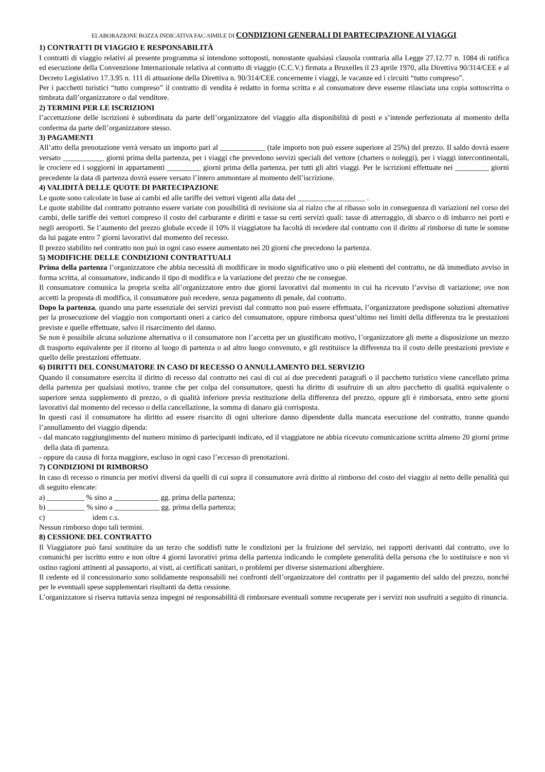ELABORAZIONE BOZZA INDICATIVA FAC-SIMILE DI CONDIZIONI GENERALI DI PARTECIPAZIONE AI VIAGGI
1) CONTRATTI DI VIAGGIO E RESPONSABILITÀ
I contratti di viaggio relativi al presente programma si intendono sottoposti, nonostante qualsiasi clausola contraria alla Legge 27.12.77 n. 1084 di ratifica ed esecuzione della Convenzione Internazionale relativa al contratto di viaggio (C.C.V.) firmata a Bruxelles il 23 aprile 1970, alla Direttiva 90/314/CEE e al Decreto Legislativo 17.3.95 n. 111 di attuazione della Direttiva n. 90/314/CEE concernente i viaggi, le vacanze ed i circuiti “tutto compreso”.
Per i pacchetti turistici “tutto compreso” il contratto di vendita è redatto in forma scritta e al consumatore deve esserne rilasciata una copia sottoscritta o timbrata dall’organizzatore o dal venditore.
2) TERMINI PER LE ISCRIZIONI
l’accettazione delle iscrizioni è subordinata da parte dell’organizzatore del viaggio alla disponibilità di posti e s’intende perfezionata al momento della conferma da parte dell’organizzatore stesso.
3) PAGAMENTI
All’atto della prenotazione verrà versato un importo pari al ____________ (tale importo non può essere superiore al 25%) del prezzo. Il saldo dovrà essere versato ___________ giorni prima della partenza, per i viaggi che prevedono servizi speciali del vettore (charters o noleggi), per i viaggi intercontinentali, le crociere ed i soggiorni in appartamenti _________ giorni prima della partenza, per tutti gli altri viaggi. Per le iscrizioni effettuate nei _________ giorni precedente la data di partenza dovrà essere versato l’intero ammontare al momento dell’iscrizione.
4) VALIDITÀ DELLE QUOTE DI PARTECIPAZIONE
Le quote sono calcolate in base ai cambi ed alle tariffe dei vettori vigenti alla data del __________________ .
Le quote stabilite dal contratto potranno essere variate con possibilità di revisione sia al rialzo che al ribasso solo in conseguenza di variazioni nel corso dei cambi, delle tariffe dei vettori compreso il costo del carburante e diritti e tasse su certi servizi quali: tasse di atterraggio, di sbarco o di imbarco nei porti e negli aeroporti. Se l’aumento del prezzo globale eccede il 10% il viaggiatore ha facoltà di recedere dal contratto con il diritto al rimborso di tutte le somme da lui pagate entro 7 giorni lavorativi dal momento del recesso.
Il prezzo stabilito nel contratto non può in ogni caso essere aumentato nei 20 giorni che precedono la partenza.
5) MODIFICHE DELLE CONDIZIONI CONTRATTUALI
Prima della partenza l’organizzatore che abbia necessità di modificare in modo significativo uno o più elementi del contratto, ne dà immediato avviso in forma scritta, al consumatore, indicando il tipo di modifica e la variazione del prezzo che ne consegue.
Il consumatore comunica la propria scelta all’organizzatore entro due giorni lavorativi dal momento in cui ha ricevuto l’avviso di variazione; ove non accetti la proposta di modifica, il consumatore può recedere, senza pagamento di penale, dal contratto.
Dopo la partenza, quando una parte essenziale dei servizi previsti dal contratto non può essere effettuata, l’organizzatore predispone soluzioni alternative per la prosecuzione del viaggio non comportanti oneri a carico del consumatore, oppure rimborsa quest’ultimo nei limiti della differenza tra le prestazioni previste e quelle effettuate, salvo il risarcimento del danno.
Se non è possibile alcuna soluzione alternativa o il consumatore non l’accetta per un giustificato motivo, l’organizzatore gli mette a disposizione un mezzo di trasporto equivalente per il ritorno al luogo di partenza o ad altro luogo convenuto, e gli restituisce la differenza tra il costo delle prestazioni previste e quello delle prestazioni effettuate.
6) DIRITTI DEL CONSUMATORE IN CASO DI RECESSO O ANNULLAMENTO DEL SERVIZIO
Quando il consumatore esercita il diritto di recesso dal contratto nei casi di cui ai due precedenti paragrafi o il pacchetto turistico viene cancellato prima della partenza per qualsiasi motivo, tranne che per colpa del consumatore, questi ha diritto di usufruire di un altro pacchetto di qualità equivalente o superiore senza supplemento di prezzo, o di qualità inferiore previa restituzione della differenza del prezzo, oppure gli è rimborsata, entro sette giorni lavorativi dal momento del recesso o della cancellazione, la somma di danaro già corrisposta.
In questi casi il consumatore ha diritto ad essere risarcito di ogni ulteriore danno dipendente dalla mancata esecuzione del contratto, tranne quando l’annullamento del viaggio dipenda:
- dal mancato raggiungimento del numero minimo di partecipanti indicato, ed il viaggiatore ne abbia ricevuto comunicazione scritta almeno 20 giorni prime della data di partenza.
- oppure da causa di forza maggiore, escluso in ogni caso l’eccesso di prenotazioni.
7) CONDIZIONI DI RIMBORSO
In caso di recesso o rinuncia per motivi diversi da quelli di cui sopra il consumatore avrà diritto al rimborso del costo del viaggio al netto delle penalità qui di seguito elencate:
a) __________ % sino a ____________ gg. prima della partenza;
b) __________ % sino a ____________ gg. prima della partenza;
c) idem c.s.
Nessun rimborso dopo tali termini.
8) CESSIONE DEL CONTRATTO
Il Viaggiatore può farsi sostituire da un terzo che soddisfi tutte le condizioni per la fruizione del servizio, nei rapporti derivanti dal contratto, ove lo comunichi per iscritto entro e non oltre 4 giorni lavorativi prima della partenza indicando le complete generalità della persona che lo sostituisce e non vi ostino ragioni attinenti al passaporto, ai visti, ai certificati sanitari, o problemi per diverse sistemazioni alberghiere.
Il cedente ed il concessionario sono solidamente responsabili nei confronti dell’organizzatore del contratto per il pagamento del saldo del prezzo, nonché per le eventuali spese supplementari risultanti da detta cessione.
L’organizzatore si riserva tuttavia senza impegni né responsabilità di rimborsare eventuali somme recuperate per i servizi non usufruiti a seguito di rinuncia.